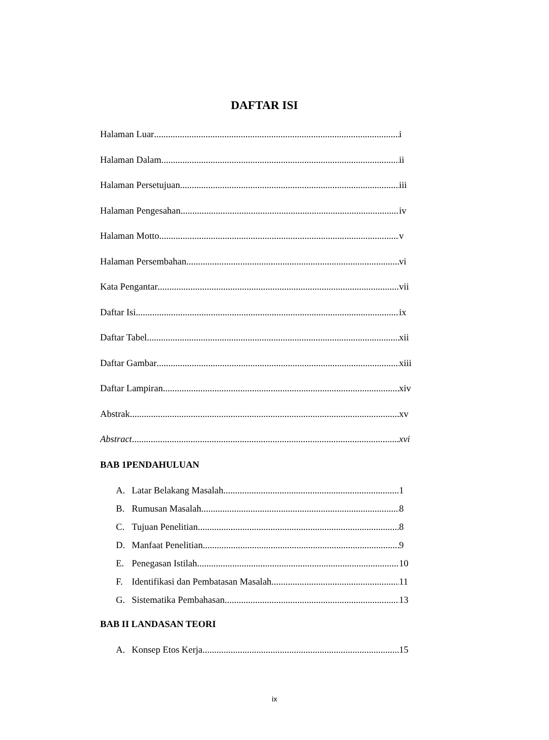DAFTAR ISI
Halaman Luar i
Halaman Dalam ii
Halaman Persetujuan iii
Halaman Pengesahan iv
Halaman Motto v
Halaman Persembahan vi
Kata Pengantar vii
Daftar Isi ix
Daftar Tabel xii
Daftar Gambar xiii
Daftar Lampiran xiv
Abstrak xv
Abstract xvi
BAB 1PENDAHULUAN
A. Latar Belakang Masalah 1
B. Rumusan Masalah 8
C. Tujuan Penelitian 8
D. Manfaat Penelitian 9
E. Penegasan Istilah 10
F. Identifikasi dan Pembatasan Masalah 11
G. Sistematika Pembahasan 13
BAB II LANDASAN TEORI
A. Konsep Etos Kerja 15
ix